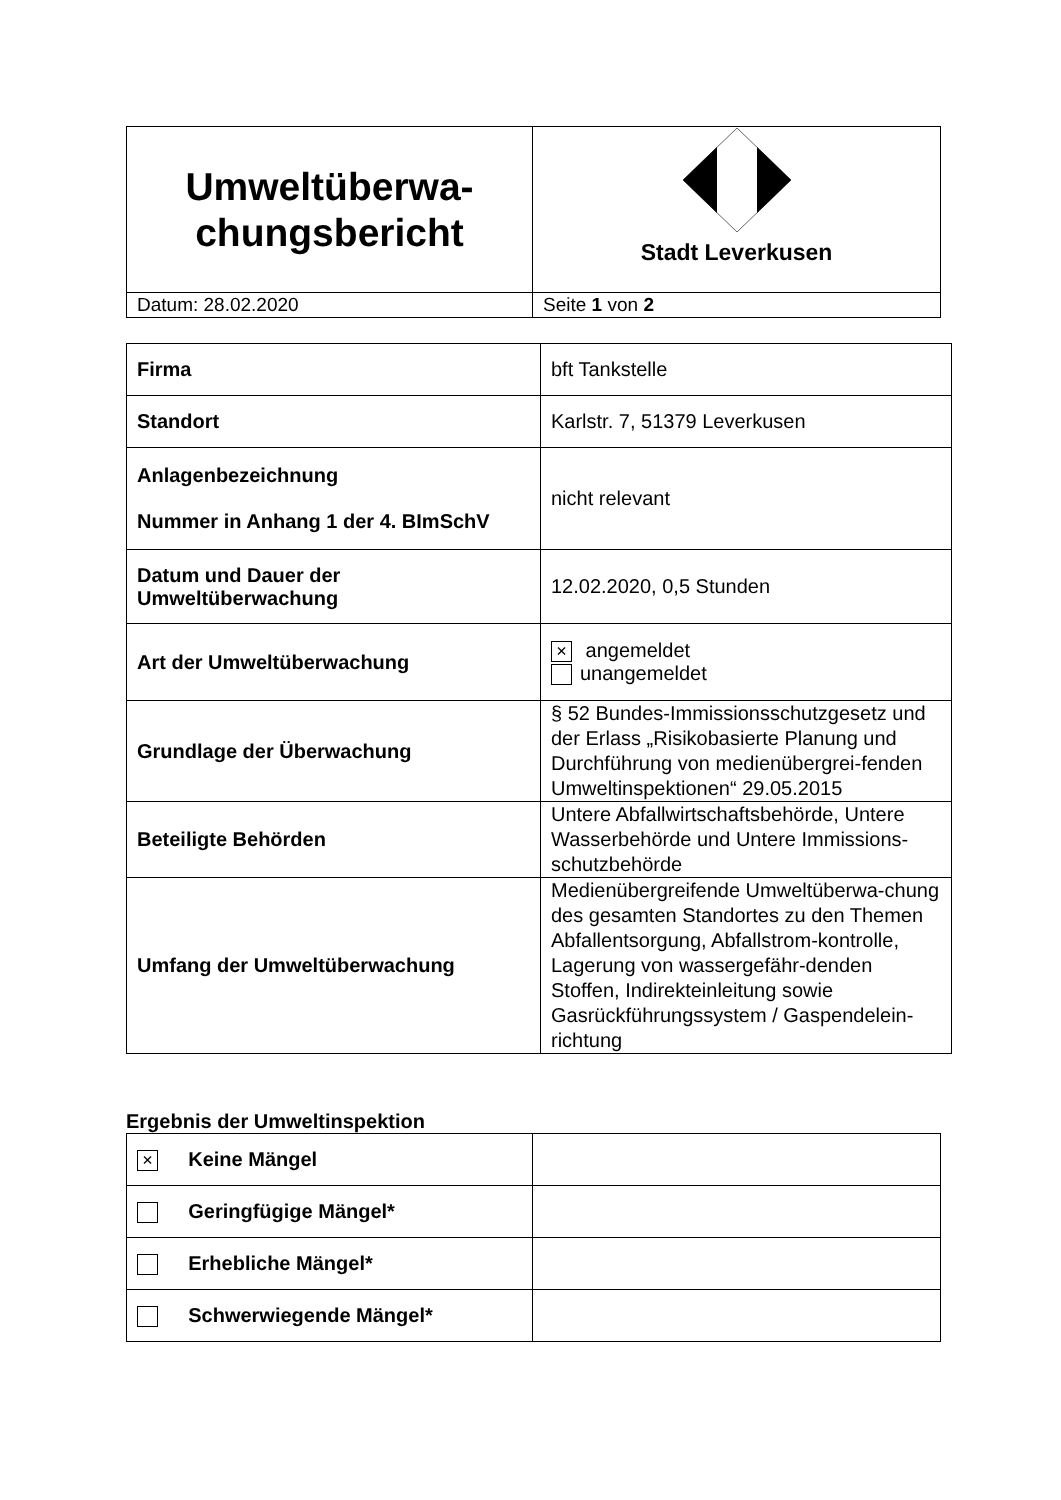| Umweltüberwa- chungsbericht | Stadt Leverkusen |
| Datum: 28.02.2020 | Seite 1 von 2 |
| Firma | bft Tankstelle |
| Standort | Karlstr. 7, 51379 Leverkusen |
| Anlagenbezeichnung Nummer in Anhang 1 der 4. BImSchV | nicht relevant |
| Datum und Dauer der Umweltüberwachung | 12.02.2020, 0,5 Stunden |
| Art der Umweltüberwachung | × angemeldet unangemeldet |
| Grundlage der Überwachung | § 52 Bundes-Immissionsschutzgesetz und der Erlass „Risikobasierte Planung und Durchführung von medienübergrei-fenden Umweltinspektionen“ 29.05.2015 |
| Beteiligte Behörden | Untere Abfallwirtschaftsbehörde, Untere Wasserbehörde und Untere Immissions-schutzbehörde |
| Umfang der Umweltüberwachung | Medienübergreifende Umweltüberwa-chung des gesamten Standortes zu den Themen Abfallentsorgung, Abfallstrom-kontrolle, Lagerung von wassergefähr-denden Stoffen, Indirekteinleitung sowie Gasrückführungssystem / Gaspendelein-richtung |
Ergebnis der Umweltinspektion
| × Keine Mängel | |
| Geringfügige Mängel* | |
| Erhebliche Mängel* | |
| Schwerwiegende Mängel* | |